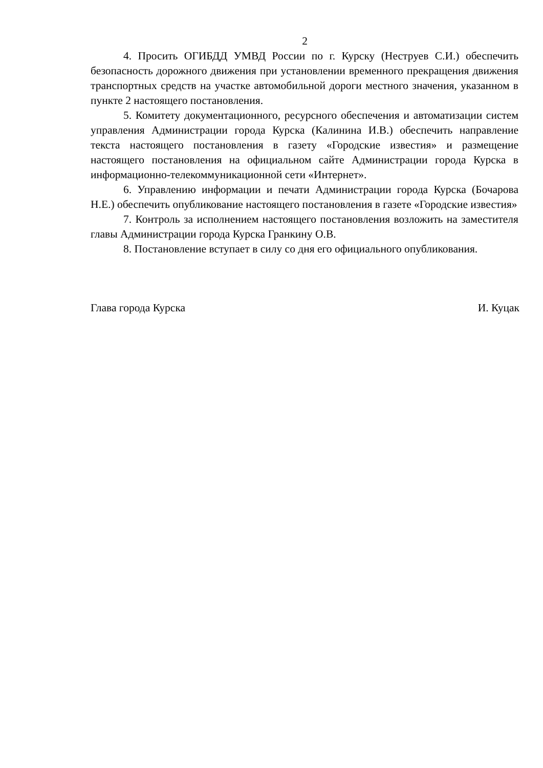2
4. Просить ОГИБДД УМВД России по г. Курску (Неструев С.И.) обеспечить безопасность дорожного движения при установлении временного прекращения движения транспортных средств на участке автомобильной дороги местного значения, указанном в пункте 2 настоящего постановления.
5. Комитету документационного, ресурсного обеспечения и автоматизации систем управления Администрации города Курска (Калинина И.В.) обеспечить направление текста настоящего постановления в газету «Городские известия» и размещение настоящего постановления на официальном сайте Администрации города Курска в информационно-телекоммуникационной сети «Интернет».
6. Управлению информации и печати Администрации города Курска (Бочарова Н.Е.) обеспечить опубликование настоящего постановления в газете «Городские известия»
7. Контроль за исполнением настоящего постановления возложить на заместителя главы Администрации города Курска Гранкину О.В.
8. Постановление вступает в силу со дня его официального опубликования.
Глава города Курска И. Куцак